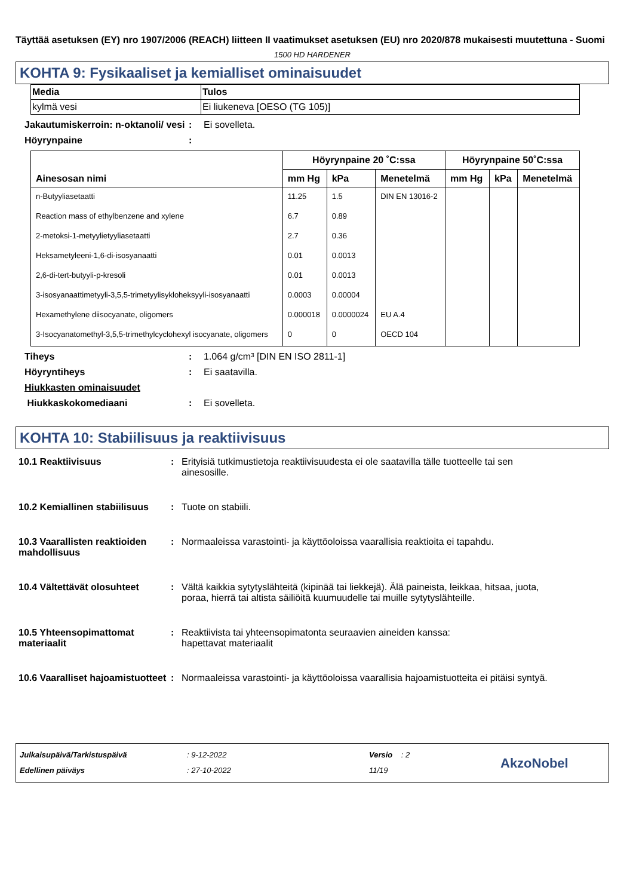Täyttää asetuksen (EY) nro 1907/2006 (REACH) liitteen II vaatimukset asetuksen (EU) nro 2020/878 mukaisesti muutettuna - Suomi
1500 HD HARDENER
KOHTA 9: Fysikaaliset ja kemialliset ominaisuudet
| Media | Tulos |
| --- | --- |
| kylmä vesi | Ei liukeneva [OESO (TG 105)] |
Jakautumiskerroin: n-oktanoli/ vesi
: Ei sovelleta.
Höyrynpaine :
| Ainesosan nimi | Höyrynpaine 20 ˚C:ssa | | | Höyrynpaine 50˚C:ssa | | |
| --- | --- | --- | --- | --- | --- | --- |
| | mm Hg | kPa | Menetelmä | mm Hg | kPa | Menetelmä |
| n-Butyyliasetaatti | 11.25 | 1.5 | DIN EN 13016-2 | | | |
| Reaction mass of ethylbenzene and xylene | 6.7 | 0.89 | | | | |
| 2-metoksi-1-metyylietyyliasetaatti | 2.7 | 0.36 | | | | |
| Heksametyleeni-1,6-di-isosyanaatti | 0.01 | 0.0013 | | | | |
| 2,6-di-tert-butyyli-p-kresoli | 0.01 | 0.0013 | | | | |
| 3-isosyanaattimetyyli-3,5,5-trimetyylisykloheksyyli-isosyanaatti | 0.0003 | 0.00004 | | | | |
| Hexamethylene diisocyanate, oligomers | 0.000018 | 0.0000024 | EU A.4 | | | |
| 3-Isocyanatomethyl-3,5,5-trimethylcyclohexyl isocyanate, oligomers | 0 | 0 | OECD 104 | | | |
Tiheys : 1.064 g/cm³ [DIN EN ISO 2811-1]
Höyryntiheys : Ei saatavilla.
Hiukkasten ominaisuudet
Hiukkaskokomediaani : Ei sovelleta.
KOHTA 10: Stabiilisuus ja reaktiivisuus
10.1 Reaktiivisuus : Erityisiä tutkimustietoja reaktiivisuudesta ei ole saatavilla tälle tuotteelle tai sen ainesosille.
10.2 Kemiallinen stabiilisuus
: Tuote on stabiili.
10.3 Vaarallisten reaktioiden mahdollisuus
: Normaaleissa varastointi- ja käyttöoloissa vaarallisia reaktioita ei tapahdu.
10.4 Vältettävät olosuhteet
: Vältä kaikkia sytytyslähteitä (kipinää tai liekkejä). Älä paineista, leikkaa, hitsaa, juota, poraa, hierrä tai altista säiliöitä kuumuudelle tai muille sytytyslähteille.
10.5 Yhteensopimattomat materiaalit
: Reaktiivista tai yhteensopimatonta seuraavien aineiden kanssa:
hapettavat materiaalit
10.6 Vaaralliset hajoamistuotteet
: Normaaleissa varastointi- ja käyttöoloissa vaarallisia hajoamistuotteita ei pitäisi syntyä.
Julkaisupäivä/Tarkistuspäivä
Edellinen päiväys
: 9-12-2022
: 27-10-2022
Versio : 2
11/19
AkzoNobel